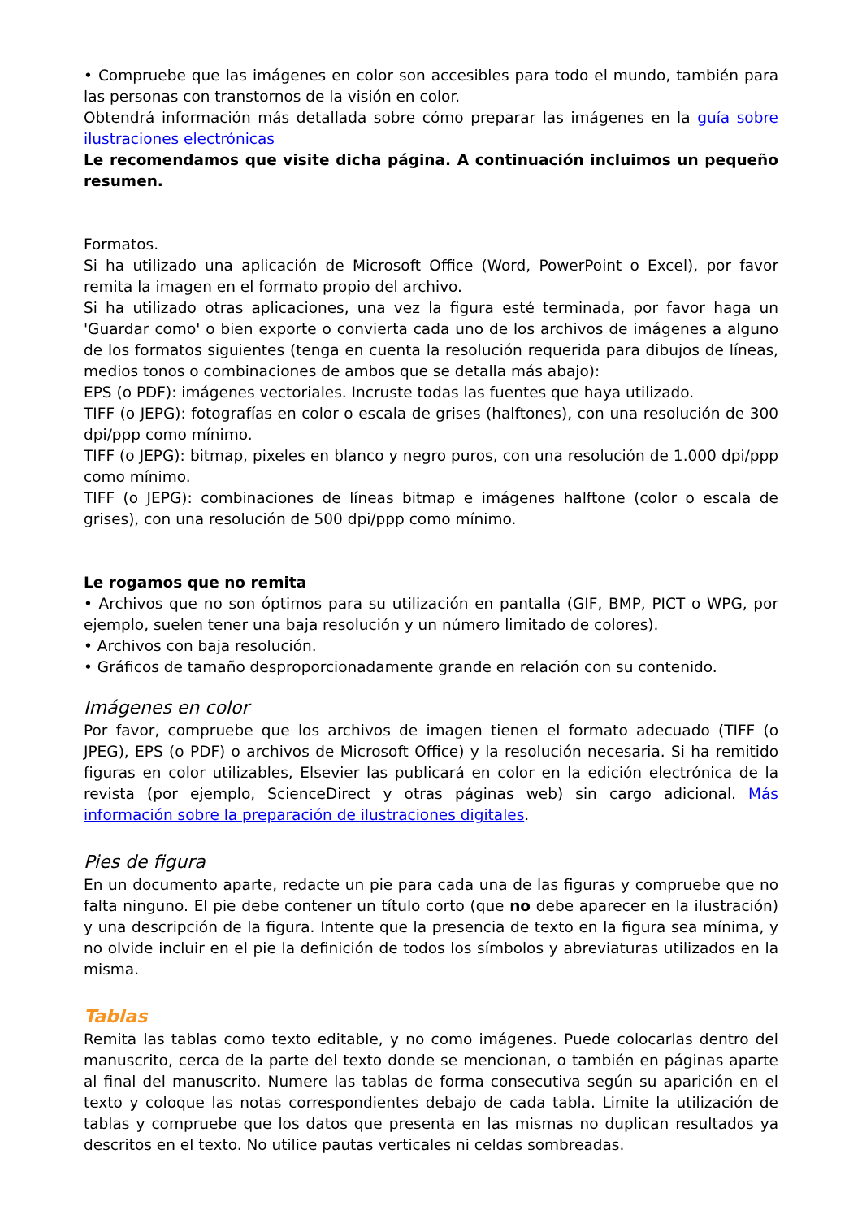• Compruebe que las imágenes en color son accesibles para todo el mundo, también para las personas con transtornos de la visión en color.
Obtendrá información más detallada sobre cómo preparar las imágenes en la guía sobre ilustraciones electrónicas
Le recomendamos que visite dicha página. A continuación incluimos un pequeño resumen.
Formatos.
Si ha utilizado una aplicación de Microsoft Office (Word, PowerPoint o Excel), por favor remita la imagen en el formato propio del archivo.
Si ha utilizado otras aplicaciones, una vez la figura esté terminada, por favor haga un 'Guardar como' o bien exporte o convierta cada uno de los archivos de imágenes a alguno de los formatos siguientes (tenga en cuenta la resolución requerida para dibujos de líneas, medios tonos o combinaciones de ambos que se detalla más abajo):
EPS (o PDF): imágenes vectoriales. Incruste todas las fuentes que haya utilizado.
TIFF (o JEPG): fotografías en color o escala de grises (halftones), con una resolución de 300 dpi/ppp como mínimo.
TIFF (o JEPG): bitmap, pixeles en blanco y negro puros, con una resolución de 1.000 dpi/ppp como mínimo.
TIFF (o JEPG): combinaciones de líneas bitmap e imágenes halftone (color o escala de grises), con una resolución de 500 dpi/ppp como mínimo.
Le rogamos que no remita
• Archivos que no son óptimos para su utilización en pantalla (GIF, BMP, PICT o WPG, por ejemplo, suelen tener una baja resolución y un número limitado de colores).
• Archivos con baja resolución.
• Gráficos de tamaño desproporcionadamente grande en relación con su contenido.
Imágenes en color
Por favor, compruebe que los archivos de imagen tienen el formato adecuado (TIFF (o JPEG), EPS (o PDF) o archivos de Microsoft Office) y la resolución necesaria. Si ha remitido figuras en color utilizables, Elsevier las publicará en color en la edición electrónica de la revista (por ejemplo, ScienceDirect y otras páginas web) sin cargo adicional. Más información sobre la preparación de ilustraciones digitales.
Pies de figura
En un documento aparte, redacte un pie para cada una de las figuras y compruebe que no falta ninguno. El pie debe contener un título corto (que no debe aparecer en la ilustración) y una descripción de la figura. Intente que la presencia de texto en la figura sea mínima, y no olvide incluir en el pie la definición de todos los símbolos y abreviaturas utilizados en la misma.
Tablas
Remita las tablas como texto editable, y no como imágenes. Puede colocarlas dentro del manuscrito, cerca de la parte del texto donde se mencionan, o también en páginas aparte al final del manuscrito. Numere las tablas de forma consecutiva según su aparición en el texto y coloque las notas correspondientes debajo de cada tabla. Limite la utilización de tablas y compruebe que los datos que presenta en las mismas no duplican resultados ya descritos en el texto. No utilice pautas verticales ni celdas sombreadas.